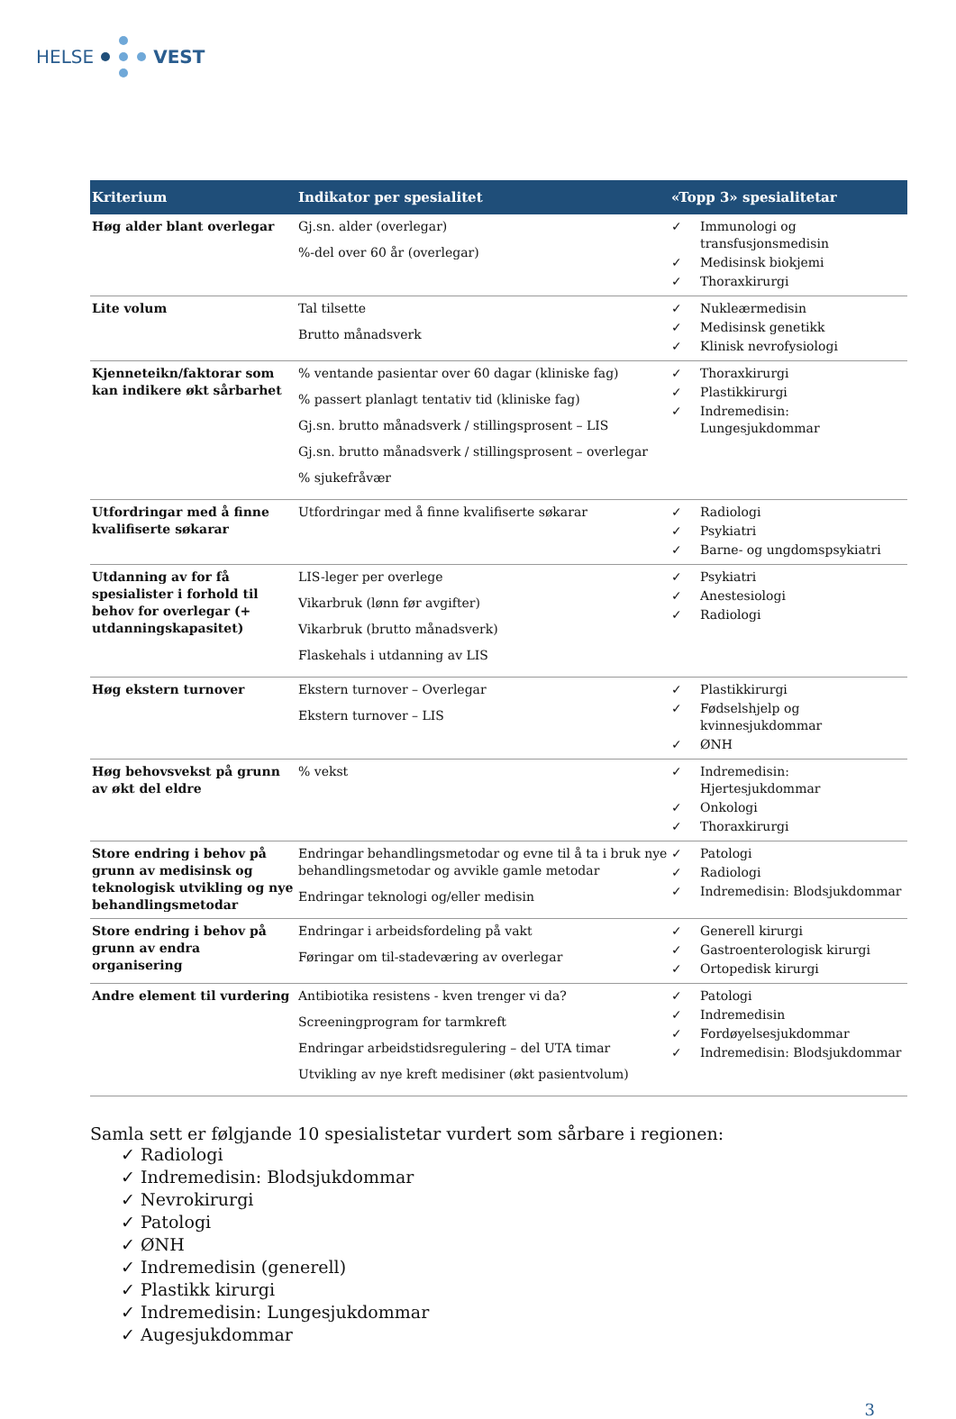HELSE VEST
| Kriterium | Indikator per spesialitet | «Topp 3» spesialitetar |
| --- | --- | --- |
| Høg alder blant overlegar | Gj.sn. alder (overlegar) %-del over 60 år (overlegar) | ✓ Immunologi og transfusjonsmedisin ✓ Medisinsk biokjemi ✓ Thoraxkirurgi |
| Lite volum | Tal tilsette Brutto månadsverk | ✓ Nukleærmedisin ✓ Medisinsk genetikk ✓ Klinisk nevrofysiologi |
| Kjenneteikn/faktorar som kan indikere økt sårbarhet | % ventande pasientar over 60 dagar (kliniske fag) % passert planlagt tentativ tid (kliniske fag) Gj.sn. brutto månadsverk / stillingsprosent – LIS Gj.sn. brutto månadsverk / stillingsprosent – overlegar % sjukefråvær | ✓ Thoraxkirurgi ✓ Plastikkirurgi ✓ Indremedisin: Lungesjukdommar |
| Utfordringar med å finne kvalifiserte søkarar | Utfordringar med å finne kvalifiserte søkarar | ✓ Radiologi ✓ Psykiatri ✓ Barne- og ungdomspsykiatri |
| Utdanning av for få spesialister i forhold til behov for overlegar (+ utdanningskapasitet) | LIS-leger per overlege Vikarbruk (lønn før avgifter) Vikarbruk (brutto månadsverk) Flaskehals i utdanning av LIS | ✓ Psykiatri ✓ Anestesiologi ✓ Radiologi |
| Høg ekstern turnover | Ekstern turnover – Overlegar Ekstern turnover – LIS | ✓ Plastikkirurgi ✓ Fødselshjelp og kvinnesjukdommar ✓ ØNH |
| Høg behovsvekst på grunn av økt del eldre | % vekst | ✓ Indremedisin: Hjertesjukdommar ✓ Onkologi ✓ Thoraxkirurgi |
| Store endring i behov på grunn av medisinsk og teknologisk utvikling og nye behandlingsmetodar | Endringar behandlingsmetodar og evne til å ta i bruk nye behandlingsmetodar og avvikle gamle metodar Endringar teknologi og/eller medisin | ✓ Patologi ✓ Radiologi ✓ Indremedisin: Blodsjukdommar |
| Store endring i behov på grunn av endra organisering | Endringar i arbeidsfordeling på vakt Føringar om til-stadeværing av overlegar | ✓ Generell kirurgi ✓ Gastroenterologisk kirurgi ✓ Ortopedisk kirurgi |
| Andre element til vurdering | Antibiotika resistens - kven trenger vi da? Screeningprogram for tarmkreft Endringar arbeidstidsregulering – del UTA timar Utvikling av nye kreft medisiner (økt pasientvolum) | ✓ Patologi ✓ Indremedisin ✓ Fordøyelsesjukdommar ✓ Indremedisin: Blodsjukdommar |
Samla sett er følgjande 10 spesialistetar vurdert som sårbare i regionen:
✓ Radiologi
✓ Indremedisin: Blodsjukdommar
✓ Nevrokirurgi
✓ Patologi
✓ ØNH
✓ Indremedisin (generell)
✓ Plastikk kirurgi
✓ Indremedisin: Lungesjukdommar
✓ Augesjukdommar
3